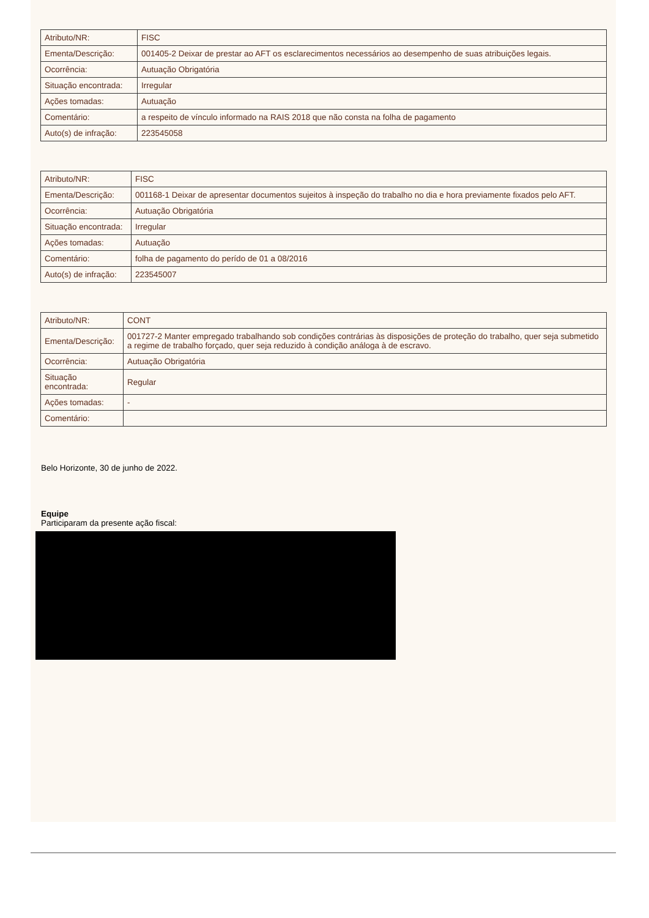| Atributo/NR: | FISC |
| Ementa/Descrição: | 001405-2 Deixar de prestar ao AFT os esclarecimentos necessários ao desempenho de suas atribuições legais. |
| Ocorrência: | Autuação Obrigatória |
| Situação encontrada: | Irregular |
| Ações tomadas: | Autuação |
| Comentário: | a respeito de vínculo informado na RAIS 2018 que não consta na folha de pagamento |
| Auto(s) de infração: | 223545058 |
| Atributo/NR: | FISC |
| Ementa/Descrição: | 001168-1 Deixar de apresentar documentos sujeitos à inspeção do trabalho no dia e hora previamente fixados pelo AFT. |
| Ocorrência: | Autuação Obrigatória |
| Situação encontrada: | Irregular |
| Ações tomadas: | Autuação |
| Comentário: | folha de pagamento do perído de 01 a 08/2016 |
| Auto(s) de infração: | 223545007 |
| Atributo/NR: | CONT |
| Ementa/Descrição: | 001727-2 Manter empregado trabalhando sob condições contrárias às disposições de proteção do trabalho, quer seja submetido a regime de trabalho forçado, quer seja reduzido à condição análoga à de escravo. |
| Ocorrência: | Autuação Obrigatória |
| Situação encontrada: | Regular |
| Ações tomadas: | - |
| Comentário: | |
Belo Horizonte, 30 de junho de 2022.
Equipe
Participaram da presente ação fiscal: